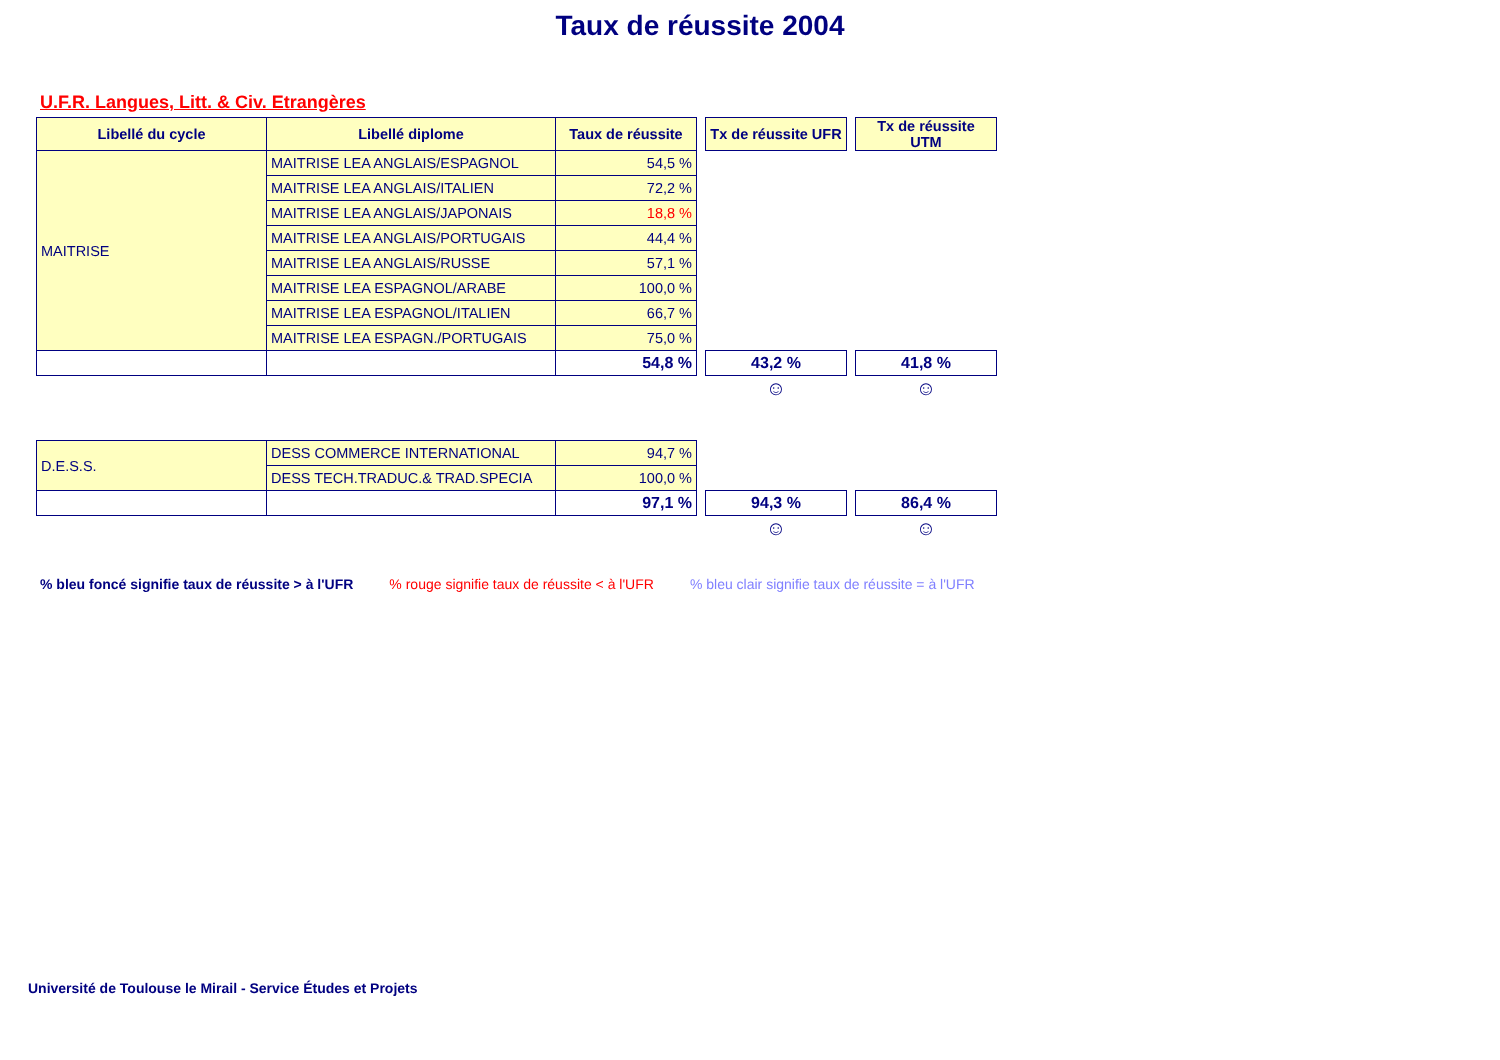Taux de réussite 2004
U.F.R. Langues, Litt. & Civ. Etrangères
| Libellé du cycle | Libellé diplome | Taux de réussite | | Tx de réussite UFR | | Tx de réussite UTM |
| MAITRISE | MAITRISE LEA ANGLAIS/ESPAGNOL | 54,5 % | | | | |
| | MAITRISE LEA ANGLAIS/ITALIEN | 72,2 % | | | | |
| | MAITRISE LEA ANGLAIS/JAPONAIS | 18,8 % | | | | |
| | MAITRISE LEA ANGLAIS/PORTUGAIS | 44,4 % | | | | |
| | MAITRISE LEA ANGLAIS/RUSSE | 57,1 % | | | | |
| | MAITRISE LEA ESPAGNOL/ARABE | 100,0 % | | | | |
| | MAITRISE LEA ESPAGNOL/ITALIEN | 66,7 % | | | | |
| | MAITRISE LEA ESPAGN./PORTUGAIS | 75,0 % | | | | |
| | | 54,8 % | | 43,2 % | | 41,8 % |
| | | | | ☺ | | ☺ |
| D.E.S.S. | DESS COMMERCE INTERNATIONAL | 94,7 % | | | | |
| | DESS TECH.TRADUC.& TRAD.SPECIA | 100,0 % | | | | |
| | | 97,1 % | | 94,3 % | | 86,4 % |
| | | | | ☺ | | ☺ |
% bleu foncé signifie taux de réussite > à l'UFR % rouge signifie taux de réussite < à l'UFR % bleu clair signifie taux de réussite = à l'UFR
Université de Toulouse le Mirail - Service Études et Projets